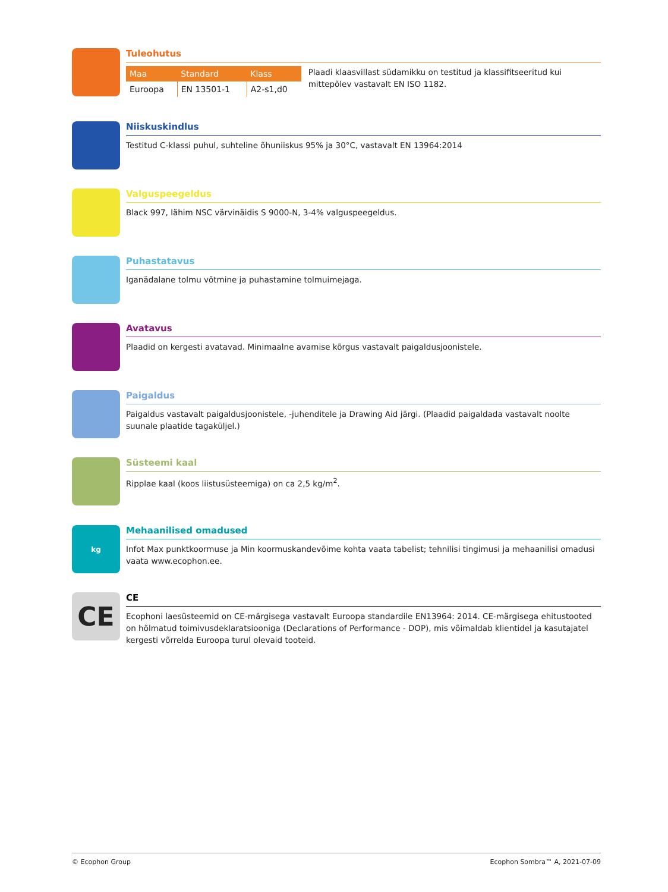Tuleohutus
| Maa | Standard | Klass |
| --- | --- | --- |
| Euroopa | EN 13501-1 | A2-s1,d0 |
Plaadi klaasvillast südamikku on testitud ja klassifitseeritud kui mittepõlev vastavalt EN ISO 1182.
Niiskuskindlus
Testitud C-klassi puhul, suhteline õhuniiskus 95% ja 30°C, vastavalt EN 13964:2014
Valguspeegeldus
Black 997, lähim NSC värvinäidis S 9000-N, 3-4% valguspeegeldus.
Puhastatavus
Iganädalane tolmu võtmine ja puhastamine tolmuimejaga.
Avatavus
Plaadid on kergesti avatavad. Minimaalne avamise kõrgus vastavalt paigaldusjoonistele.
Paigaldus
Paigaldus vastavalt paigaldusjoonistele, -juhenditele ja Drawing Aid järgi. (Plaadid paigaldada vastavalt noolte suunale plaatide tagaküljel.)
Süsteemi kaal
Ripplae kaal (koos liistusüsteemiga) on ca 2,5 kg/m<sup>2</sup>.
kg
Mehaanilised omadused
Infot Max punktkoormuse ja Min koormuskandevõime kohta vaata tabelist; tehnilisi tingimusi ja mehaanilisi omadusi vaata www.ecophon.ee.
CE
CE
Ecophoni laesüsteemid on CE-märgisega vastavalt Euroopa standardile EN13964: 2014. CE-märgisega ehitustooted on hõlmatud toimivusdeklaratsiooniga (Declarations of Performance - DOP), mis võimaldab klientidel ja kasutajatel kergesti võrrelda Euroopa turul olevaid tooteid.
© Ecophon Group Ecophon Sombra™ A, 2021-07-09